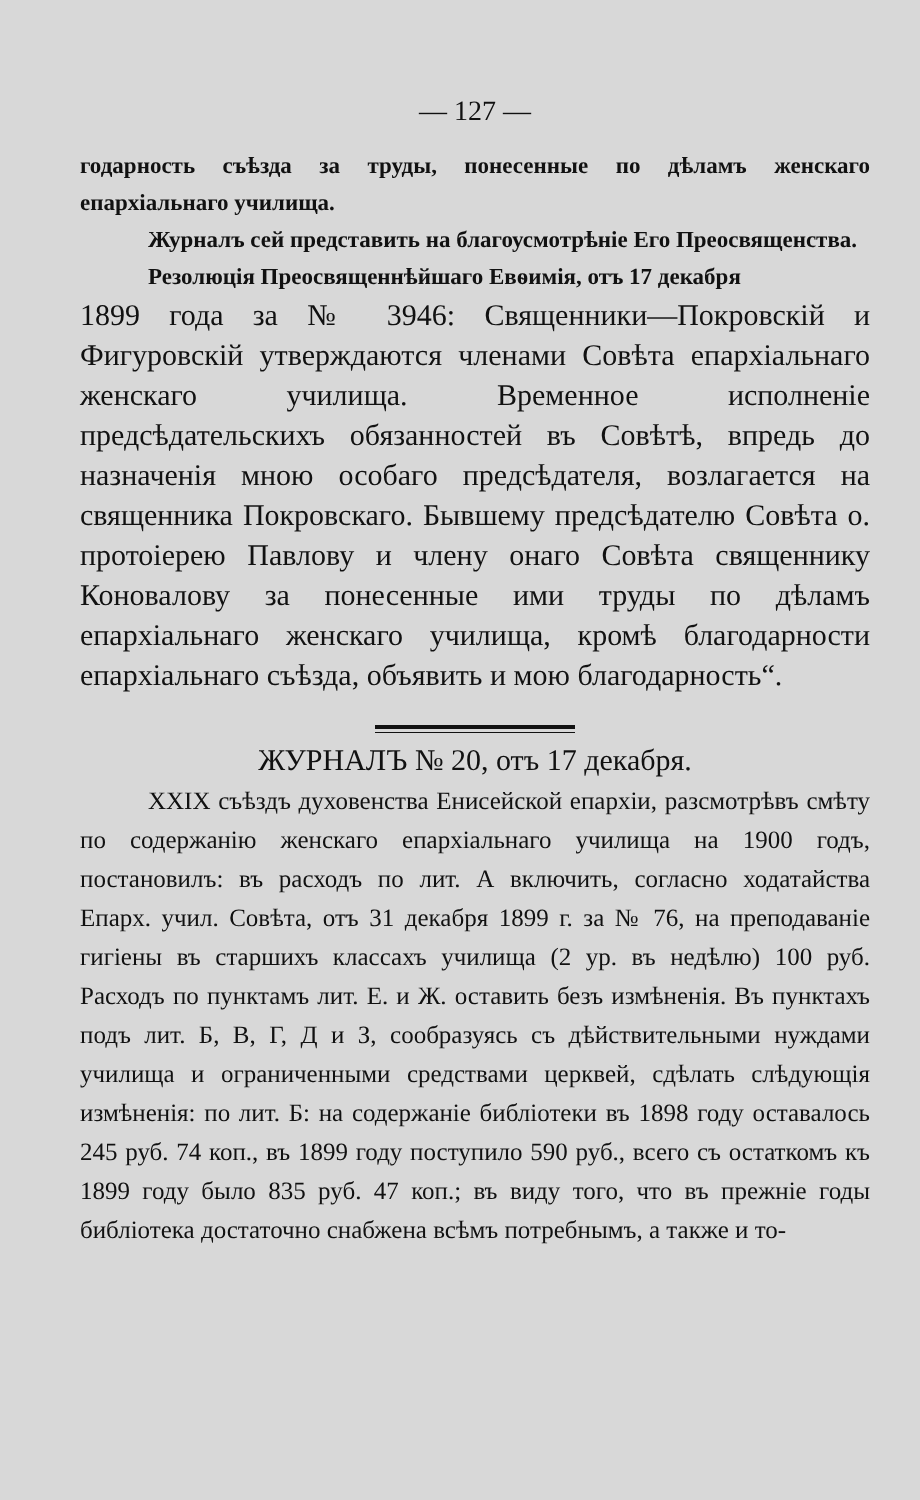— 127 —
годарность съѣзда за труды, понесенные по дѣламъ женскаго епархіальнаго училища.
Журналъ сей представить на благоусмотрѣніе Его Преосвященства.
Резолюція Преосвященнѣйшаго Евѳимія, отъ 17 декабря
1899 года за № 3946: Священники—Покровскій и Фигуровскій утверждаются членами Совѣта епархіальнаго женскаго училища. Временное исполненіе предсѣдательскихъ обязанностей въ Совѣтѣ, впредь до назначенія мною особаго предсѣдателя, возлагается на священника Покровскаго. Бывшему предсѣдателю Совѣта о. протоіерею Павлову и члену онаго Совѣта священнику Коновалову за понесенные ими труды по дѣламъ епархіальнаго женскаго училища, кромѣ благодарности епархіальнаго съѣзда, объявить и мою благодарность“.
ЖУРНАЛЪ № 20, отъ 17 декабря.
XXIX съѣздъ духовенства Енисейской епархіи, разсмотрѣвъ смѣту по содержанію женскаго епархіальнаго училища на 1900 годъ, постановилъ: въ расходъ по лит. А включить, согласно ходатайства Епарх. учил. Совѣта, отъ 31 декабря 1899 г. за № 76, на преподаваніе гигіены въ старшихъ классахъ училища (2 ур. въ недѣлю) 100 руб. Расходъ по пунктамъ лит. Е. и Ж. оставить безъ измѣненія. Въ пунктахъ подъ лит. Б, В, Г, Д и З, сообразуясь съ дѣйствительными нуждами училища и ограниченными средствами церквей, сдѣлать слѣдующія измѣненія: по лит. Б: на содержаніе библіотеки въ 1898 году оставалось 245 руб. 74 коп., въ 1899 году поступило 590 руб., всего съ остаткомъ къ 1899 году было 835 руб. 47 коп.; въ виду того, что въ прежніе годы библіотека достаточно снабжена всѣмъ потребнымъ, а также и то-